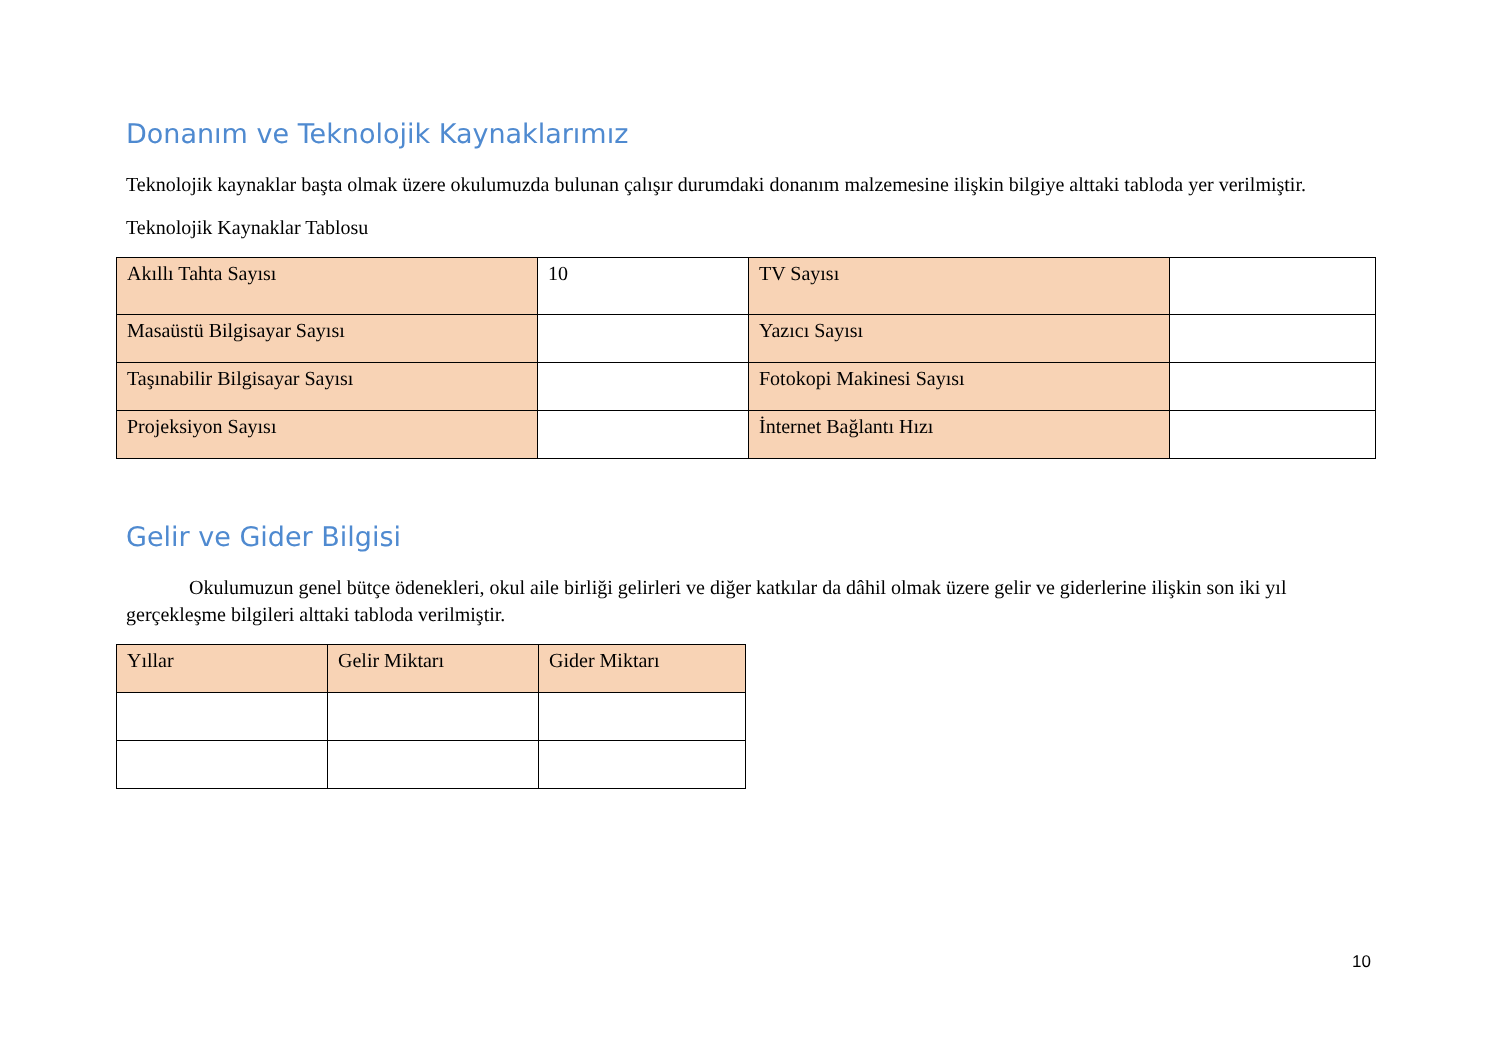Donanım ve Teknolojik Kaynaklarımız
Teknolojik kaynaklar başta olmak üzere okulumuzda bulunan çalışır durumdaki donanım malzemesine ilişkin bilgiye alttaki tabloda yer verilmiştir.
Teknolojik Kaynaklar Tablosu
| Akıllı Tahta Sayısı | 10 | TV Sayısı | |
| Masaüstü Bilgisayar Sayısı | | Yazıcı Sayısı | |
| Taşınabilir Bilgisayar Sayısı | | Fotokopi Makinesi Sayısı | |
| Projeksiyon Sayısı | | İnternet Bağlantı Hızı | |
Gelir ve Gider Bilgisi
Okulumuzun genel bütçe ödenekleri, okul aile birliği gelirleri ve diğer katkılar da dâhil olmak üzere gelir ve giderlerine ilişkin son iki yıl gerçekleşme bilgileri alttaki tabloda verilmiştir.
| Yıllar | Gelir Miktarı | Gider Miktarı |
10